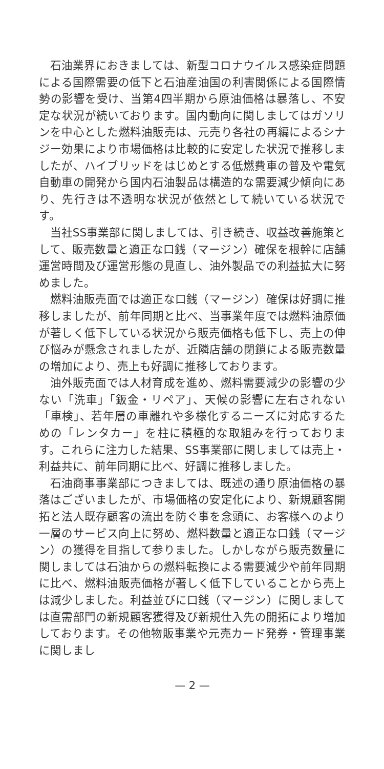石油業界におきましては、新型コロナウイルス感染症問題による国際需要の低下と石油産油国の利害関係による国際情勢の影響を受け、当第4四半期から原油価格は暴落し、不安定な状況が続いております。国内動向に関しましてはガソリンを中心とした燃料油販売は、元売り各社の再編によるシナジー効果により市場価格は比較的に安定した状況で推移しましたが、ハイブリッドをはじめとする低燃費車の普及や電気自動車の開発から国内石油製品は構造的な需要減少傾向にあり、先行きは不透明な状況が依然として続いている状況です。
当社SS事業部に関しましては、引き続き、収益改善施策として、販売数量と適正な口銭（マージン）確保を根幹に店舗運営時間及び運営形態の見直し、油外製品での利益拡大に努めました。
燃料油販売面では適正な口銭（マージン）確保は好調に推移しましたが、前年同期と比べ、当事業年度では燃料油原価が著しく低下している状況から販売価格も低下し、売上の伸び悩みが懸念されましたが、近隣店舗の閉鎖による販売数量の増加により、売上も好調に推移しております。
油外販売面では人材育成を進め、燃料需要減少の影響の少ない「洗車」「鈑金・リペア」、天候の影響に左右されない「車検」、若年層の車離れや多様化するニーズに対応するための「レンタカー」を柱に積極的な取組みを行っております。これらに注力した結果、SS事業部に関しましては売上・利益共に、前年同期に比べ、好調に推移しました。
石油商事事業部につきましては、既述の通り原油価格の暴落はございましたが、市場価格の安定化により、新規顧客開拓と法人既存顧客の流出を防ぐ事を念頭に、お客様へのより一層のサービス向上に努め、燃料数量と適正な口銭（マージン）の獲得を目指して参りました。しかしながら販売数量に関しましては石油からの燃料転換による需要減少や前年同期に比べ、燃料油販売価格が著しく低下していることから売上は減少しました。利益並びに口銭（マージン）に関しましては直需部門の新規顧客獲得及び新規仕入先の開拓により増加しております。その他物販事業や元売カード発券・管理事業に関しまし
— 2 —